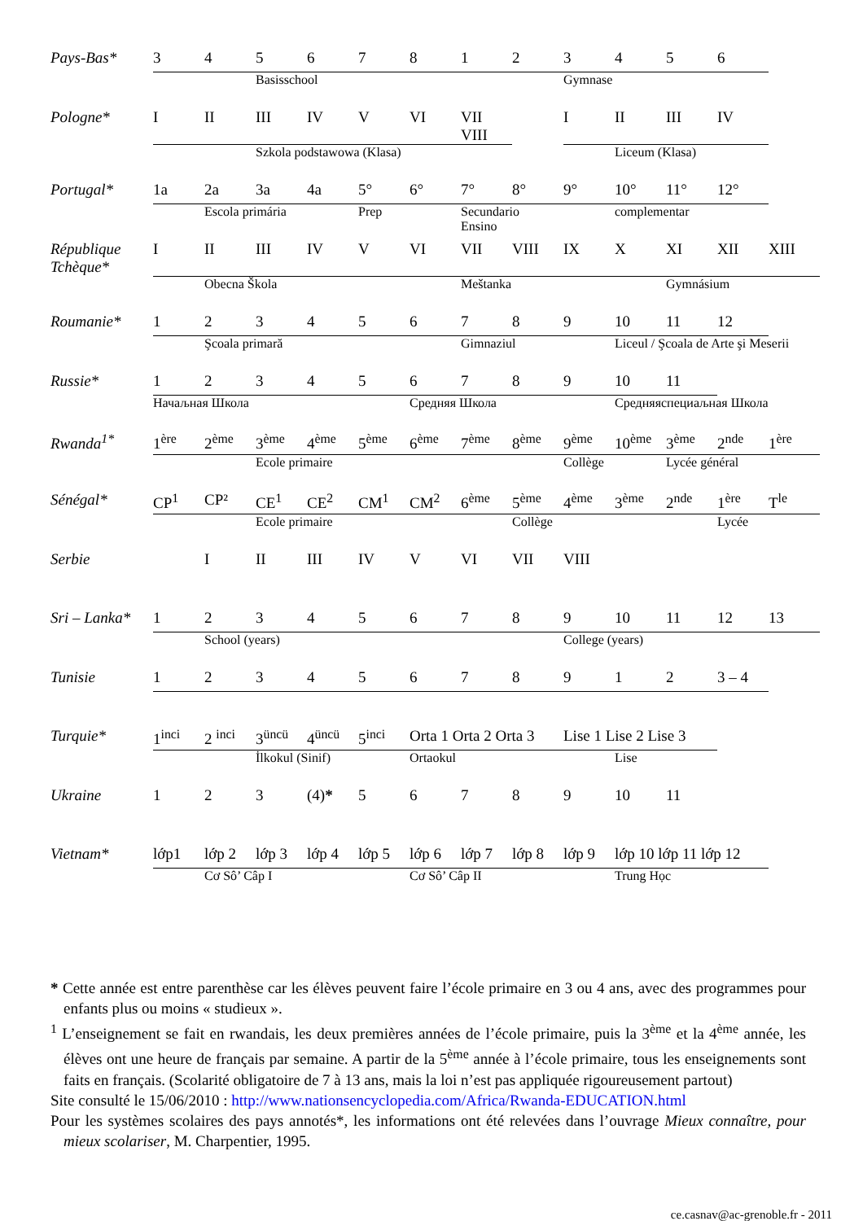| Pays-Bas* | 3 | 4 | 5 | 6 | 7 | 8 | 1 | 2 | 3 | 4 | 5 | 6 | |
| | | | Basisschool | | | | | | Gymnase | | | | |
| Pologne* | I | II | III | IV | V | VI | VII VIII | | I | II | III | IV | |
| | | | Szkola podstawowa (Klasa) | | | | | | | Liceum (Klasa) | | | |
| Portugal* | 1a | 2a | 3a | 4a | 5° | 6° | 7° | 8° | 9° | 10° | 11° | 12° | |
| | | Escola primária | | | Prep | | Secundario Ensino | | | complementar | | | |
| République Tchèque* | I | II | III | IV | V | VI | VII | VIII | IX | X | XI | XII | XIII |
| | | Obecna Škola | | | | | Meštanka | | | | Gymnásium | | |
| Roumanie* | 1 | 2 | 3 | 4 | 5 | 6 | 7 | 8 | 9 | 10 | 11 | 12 | |
| | | Şcoala primară | | | | | Gimnaziul | | | Liceul / Şcoala de Arte şi Meserii | | | |
| Russie* | 1 | 2 | 3 | 4 | 5 | 6 | 7 | 8 | 9 | 10 | 11 | | |
| | Начаљная Школа | | | | | Средняя Школа | | | | Средняяспециаљная Школа | | | |
| Rwanda<sup>1*</sup> | 1<sup>ère</sup> | 2<sup>ème</sup> | 3<sup>ème</sup> | 4<sup>ème</sup> | 5<sup>ème</sup> | 6<sup>ème</sup> | 7<sup>ème</sup> | 8<sup>ème</sup> | 9<sup>ème</sup> | 10<sup>ème</sup> | 3<sup>ème</sup> | 2<sup>nde</sup> | 1<sup>ère</sup> |
| | | | Ecole primaire | | | | | | Collège | | Lycée général | | |
| Sénégal* | CP<sup>1</sup> | CP² | CE<sup>1</sup> | CE<sup>2</sup> | CM<sup>1</sup> | CM<sup>2</sup> | 6<sup>ème</sup> | 5<sup>ème</sup> | 4<sup>ème</sup> | 3<sup>ème</sup> | 2<sup>nde</sup> | 1<sup>ère</sup> | T<sup>le</sup> |
| | | | Ecole primaire | | | | | Collège | | | | Lycée | |
| Serbie | | I | II | III | IV | V | VI | VII | VIII | | | | |
| Sri – Lanka* | 1 | 2 | 3 | 4 | 5 | 6 | 7 | 8 | 9 | 10 | 11 | 12 | 13 |
| | | School (years) | | | | | | | College (years) | | | | |
| Tunisie | 1 | 2 | 3 | 4 | 5 | 6 | 7 | 8 | 9 | 1 | 2 | 3 – 4 | |
| Turquie* | 1<sup>inci</sup> | 2 <sup>inci</sup> | 3<sup>üncü</sup> | 4<sup>üncü</sup> | 5<sup>inci</sup> | Orta 1 Orta 2 Orta 3 | | | Lise 1 Lise 2 Lise 3 | | | | |
| | | | İlkokul (Sinif) | | | Ortaokul | | | | Lise | | | |
| Ukraine | 1 | 2 | 3 | (4) * | 5 | 6 | 7 | 8 | 9 | 10 | 11 | | |
| Vietnam* | lớp1 | lớp 2 | lớp 3 | lớp 4 | lớp 5 | lớp 6 | lớp 7 | lớp 8 | lớp 9 | lớp 10 lớp 11 lớp 12 | | | |
| | | Cơ Sô’ Câp I | | | | Cơ Sô’ Câp II | | | | Trung Học | | | |
* Cette année est entre parenthèse car les élèves peuvent faire l’école primaire en 3 ou 4 ans, avec des programmes pour enfants plus ou moins « studieux ».
<sup>1</sup> L’enseignement se fait en rwandais, les deux premières années de l’école primaire, puis la 3<sup>ème</sup> et la 4<sup>ème</sup> année, les élèves ont une heure de français par semaine. A partir de la 5<sup>ème</sup> année à l’école primaire, tous les enseignements sont faits en français. (Scolarité obligatoire de 7 à 13 ans, mais la loi n’est pas appliquée rigoureusement partout)
Site consulté le 15/06/2010 : http://www.nationsencyclopedia.com/Africa/Rwanda-EDUCATION.html
Pour les systèmes scolaires des pays annotés*, les informations ont été relevées dans l’ouvrage Mieux connaître, pour mieux scolariser, M. Charpentier, 1995.
ce.casnav@ac-grenoble.fr - 2011